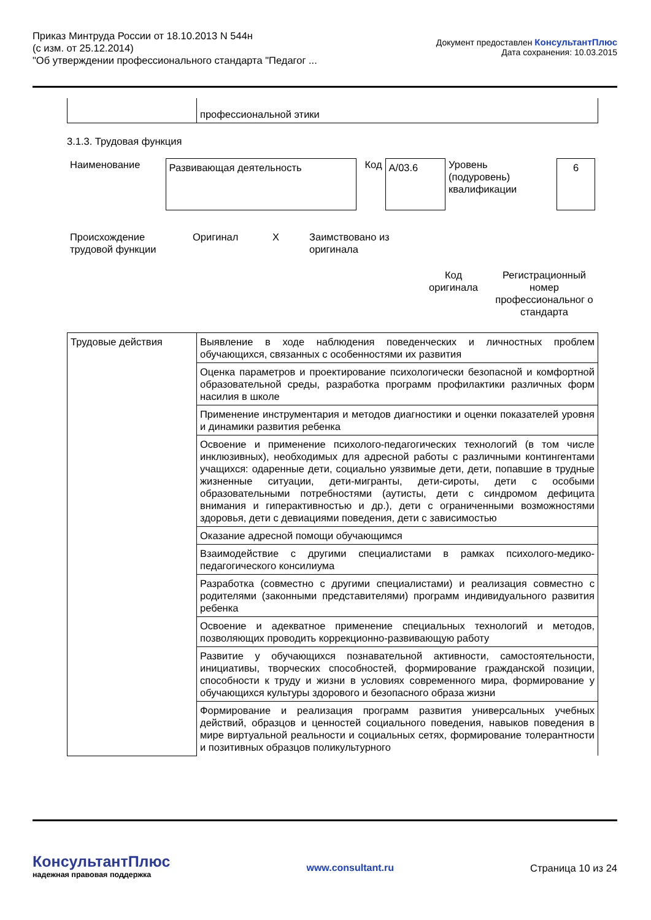Приказ Минтруда России от 18.10.2013 N 544н
(с изм. от 25.12.2014)
"Об утверждении профессионального стандарта "Педагог ...
Документ предоставлен КонсультантПлюс
Дата сохранения: 10.03.2015
| | профессиональной этики |
3.1.3. Трудовая функция
| Наименование | Развивающая деятельность | Код | A/03.6 | Уровень (подуровень) квалификации | 6 |
| Происхождение трудовой функции | Оригинал | X | Заимствовано из оригинала | |
| | Код оригинала | Регистрационный номер профессиональног о стандарта |
| Трудовые действия | Выявление в ходе наблюдения поведенческих и личностных проблем обучающихся, связанных с особенностями их развития |
| | Оценка параметров и проектирование психологически безопасной и комфортной образовательной среды, разработка программ профилактики различных форм насилия в школе |
| | Применение инструментария и методов диагностики и оценки показателей уровня и динамики развития ребенка |
| | Освоение и применение психолого-педагогических технологий (в том числе инклюзивных), необходимых для адресной работы с различными контингентами учащихся: одаренные дети, социально уязвимые дети, дети, попавшие в трудные жизненные ситуации, дети-мигранты, дети-сироты, дети с особыми образовательными потребностями (аутисты, дети с синдромом дефицита внимания и гиперактивностью и др.), дети с ограниченными возможностями здоровья, дети с девиациями поведения, дети с зависимостью |
| | Оказание адресной помощи обучающимся |
| | Взаимодействие с другими специалистами в рамках психолого-медико-педагогического консилиума |
| | Разработка (совместно с другими специалистами) и реализация совместно с родителями (законными представителями) программ индивидуального развития ребенка |
| | Освоение и адекватное применение специальных технологий и методов, позволяющих проводить коррекционно-развивающую работу |
| | Развитие у обучающихся познавательной активности, самостоятельности, инициативы, творческих способностей, формирование гражданской позиции, способности к труду и жизни в условиях современного мира, формирование у обучающихся культуры здорового и безопасного образа жизни |
| | Формирование и реализация программ развития универсальных учебных действий, образцов и ценностей социального поведения, навыков поведения в мире виртуальной реальности и социальных сетях, формирование толерантности и позитивных образцов поликультурного |
КонсультантПлюс
надежная правовая поддержка
www.consultant.ru Страница 10 из 24